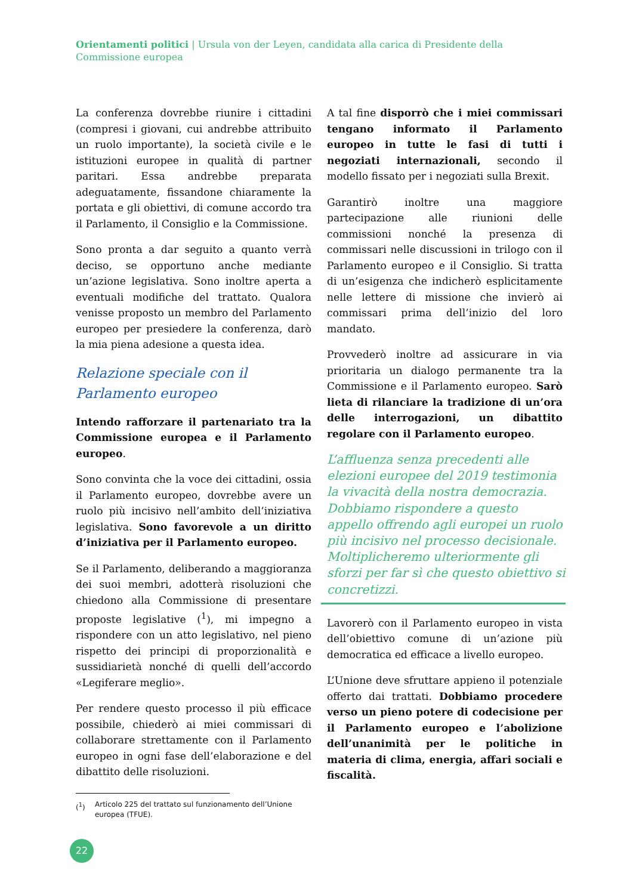Orientamenti politici | Ursula von der Leyen, candidata alla carica di Presidente della Commissione europea
La conferenza dovrebbe riunire i cittadini (compresi i giovani, cui andrebbe attribuito un ruolo importante), la società civile e le istituzioni europee in qualità di partner paritari. Essa andrebbe preparata adeguatamente, fissandone chiaramente la portata e gli obiettivi, di comune accordo tra il Parlamento, il Consiglio e la Commissione.
Sono pronta a dar seguito a quanto verrà deciso, se opportuno anche mediante un’azione legislativa. Sono inoltre aperta a eventuali modifiche del trattato. Qualora venisse proposto un membro del Parlamento europeo per presiedere la conferenza, darò la mia piena adesione a questa idea.
Relazione speciale con il Parlamento europeo
Intendo rafforzare il partenariato tra la Commissione europea e il Parlamento europeo.
Sono convinta che la voce dei cittadini, ossia il Parlamento europeo, dovrebbe avere un ruolo più incisivo nell’ambito dell’iniziativa legislativa. Sono favorevole a un diritto d’iniziativa per il Parlamento europeo.
Se il Parlamento, deliberando a maggioranza dei suoi membri, adotterà risoluzioni che chiedono alla Commissione di presentare proposte legislative (<sup>1</sup>), mi impegno a rispondere con un atto legislativo, nel pieno rispetto dei principi di proporzionalità e sussidiarietà nonché di quelli dell’accordo «Legiferare meglio».
Per rendere questo processo il più efficace possibile, chiederò ai miei commissari di collaborare strettamente con il Parlamento europeo in ogni fase dell’elaborazione e del dibattito delle risoluzioni.
(<sup>1</sup>) Articolo 225 del trattato sul funzionamento dell’Unione europea (TFUE).
A tal fine disporrò che i miei commissari tengano informato il Parlamento europeo in tutte le fasi di tutti i negoziati internazionali, secondo il modello fissato per i negoziati sulla Brexit.
Garantirò inoltre una maggiore partecipazione alle riunioni delle commissioni nonché la presenza di commissari nelle discussioni in trilogo con il Parlamento europeo e il Consiglio. Si tratta di un’esigenza che indicherò esplicitamente nelle lettere di missione che invierò ai commissari prima dell’inizio del loro mandato.
Provvederò inoltre ad assicurare in via prioritaria un dialogo permanente tra la Commissione e il Parlamento europeo. Sarò lieta di rilanciare la tradizione di un’ora delle interrogazioni, un dibattito regolare con il Parlamento europeo.
L’affluenza senza precedenti alle elezioni europee del 2019 testimonia la vivacità della nostra democrazia. Dobbiamo rispondere a questo appello offrendo agli europei un ruolo più incisivo nel processo decisionale. Moltiplicheremo ulteriormente gli sforzi per far sì che questo obiettivo si concretizzi.
Lavorerò con il Parlamento europeo in vista dell’obiettivo comune di un’azione più democratica ed efficace a livello europeo.
L’Unione deve sfruttare appieno il potenziale offerto dai trattati. Dobbiamo procedere verso un pieno potere di codecisione per il Parlamento europeo e l’abolizione dell’unanimità per le politiche in materia di clima, energia, affari sociali e fiscalità.
22